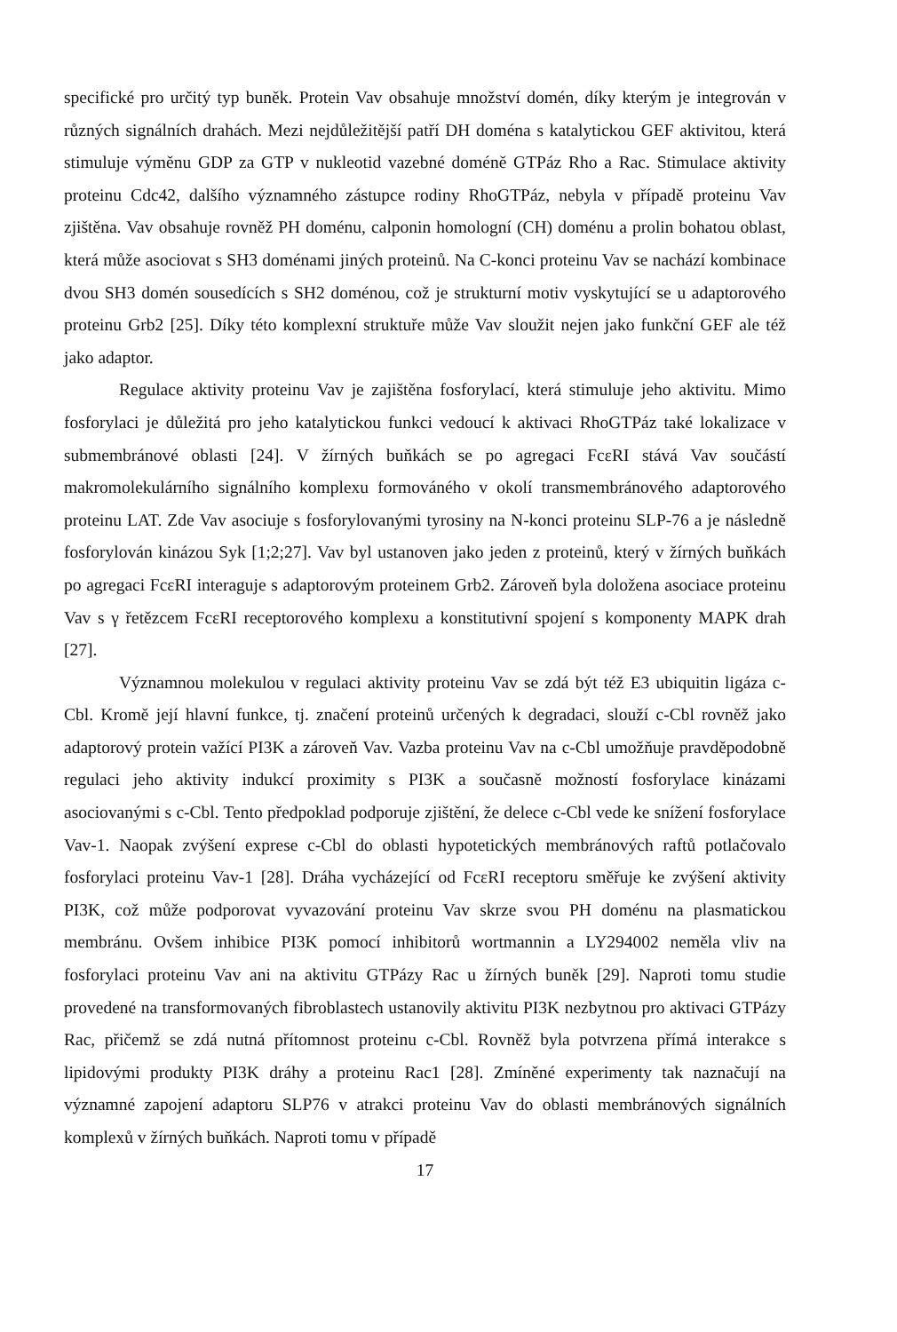specifické pro určitý typ buněk. Protein Vav obsahuje množství domén, díky kterým je integrován v různých signálních drahách. Mezi nejdůležitější patří DH doména s katalytickou GEF aktivitou, která stimuluje výměnu GDP za GTP v nukleotid vazebné doméně GTPáz Rho a Rac. Stimulace aktivity proteinu Cdc42, dalšího významného zástupce rodiny RhoGTPáz, nebyla v případě proteinu Vav zjištěna. Vav obsahuje rovněž PH doménu, calponin homologní (CH) doménu a prolin bohatou oblast, která může asociovat s SH3 doménami jiných proteinů. Na C-konci proteinu Vav se nachází kombinace dvou SH3 domén sousedících s SH2 doménou, což je strukturní motiv vyskytující se u adaptorového proteinu Grb2 [25]. Díky této komplexní struktuře může Vav sloužit nejen jako funkční GEF ale též jako adaptor.
Regulace aktivity proteinu Vav je zajištěna fosforylací, která stimuluje jeho aktivitu. Mimo fosforylaci je důležitá pro jeho katalytickou funkci vedoucí k aktivaci RhoGTPáz také lokalizace v submembránové oblasti [24]. V žírných buňkách se po agregaci FcεRI stává Vav součástí makromolekulárního signálního komplexu formováného v okolí transmembránového adaptorového proteinu LAT. Zde Vav asociuje s fosforylovanými tyrosiny na N-konci proteinu SLP-76 a je následně fosforylován kinázou Syk [1;2;27]. Vav byl ustanoven jako jeden z proteinů, který v žírných buňkách po agregaci FcεRI interaguje s adaptorovým proteinem Grb2. Zároveň byla doložena asociace proteinu Vav s γ řetězcem FcεRI receptorového komplexu a konstitutivní spojení s komponenty MAPK drah [27].
Významnou molekulou v regulaci aktivity proteinu Vav se zdá být též E3 ubiquitin ligáza c-Cbl. Kromě její hlavní funkce, tj. značení proteinů určených k degradaci, slouží c-Cbl rovněž jako adaptorový protein važící PI3K a zároveň Vav. Vazba proteinu Vav na c-Cbl umožňuje pravděpodobně regulaci jeho aktivity indukcí proximity s PI3K a současně možností fosforylace kinázami asociovanými s c-Cbl. Tento předpoklad podporuje zjištění, že delece c-Cbl vede ke snížení fosforylace Vav-1. Naopak zvýšení exprese c-Cbl do oblasti hypotetických membránových raftů potlačovalo fosforylaci proteinu Vav-1 [28]. Dráha vycházející od FcεRI receptoru směřuje ke zvýšení aktivity PI3K, což může podporovat vyvazování proteinu Vav skrze svou PH doménu na plasmatickou membránu. Ovšem inhibice PI3K pomocí inhibitorů wortmannin a LY294002 neměla vliv na fosforylaci proteinu Vav ani na aktivitu GTPázy Rac u žírných buněk [29]. Naproti tomu studie provedené na transformovaných fibroblastech ustanovily aktivitu PI3K nezbytnou pro aktivaci GTPázy Rac, přičemž se zdá nutná přítomnost proteinu c-Cbl. Rovněž byla potvrzena přímá interakce s lipidovými produkty PI3K dráhy a proteinu Rac1 [28]. Zmíněné experimenty tak naznačují na významné zapojení adaptoru SLP76 v atrakci proteinu Vav do oblasti membránových signálních komplexů v žírných buňkách. Naproti tomu v případě
17